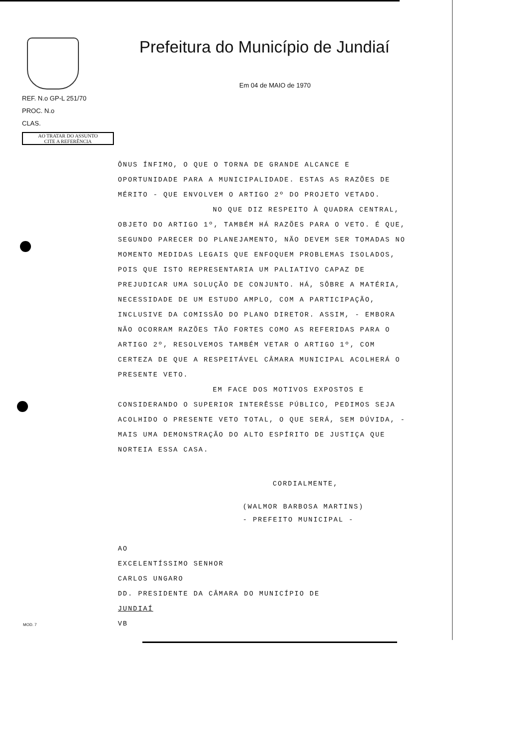REF. N.o GP-L 251/70
PROC. N.o
CLAS.
AO TRATAR DO ASSUNTO
CITE A REFERÊNCIA
Prefeitura do Município de Jundiaí
Em 04 de MAIO de 1970
ÔNUS ÍNFIMO, O QUE O TORNA DE GRANDE ALCANCE E OPORTUNIDADE PARA A MUNICIPALIDADE. ESTAS AS RAZÕES DE MÉRITO - QUE ENVOLVEM O ARTIGO 2º DO PROJETO VETADO.
NO QUE DIZ RESPEITO À QUADRA CENTRAL, OBJETO DO ARTIGO 1º, TAMBÉM HÁ RAZÕES PARA O VETO. É QUE, SEGUNDO PARECER DO PLANEJAMENTO, NÃO DEVEM SER TOMADAS NO MOMENTO MEDIDAS LEGAIS QUE ENFOQUEM PROBLEMAS ISOLADOS, POIS QUE ISTO REPRESENTARIA UM PALIATIVO CAPAZ DE PREJUDICAR UMA SOLUÇÃO DE CONJUNTO. HÁ, SÔBRE A MATÉRIA, NECESSIDADE DE UM ESTUDO AMPLO, COM A PARTICIPAÇÃO, INCLUSIVE DA COMISSÃO DO PLANO DIRETOR. ASSIM, - EMBORA NÃO OCORRAM RAZÕES TÃO FORTES COMO AS REFERIDAS PARA O ARTIGO 2º, RESOLVEMOS TAMBÉM VETAR O ARTIGO 1º, COM CERTEZA DE QUE A RESPEITÁVEL CÂMARA MUNICIPAL ACOLHERÁ O PRESENTE VETO.
EM FACE DOS MOTIVOS EXPOSTOS E CONSIDERANDO O SUPERIOR INTERÊSSE PÚBLICO, PEDIMOS SEJA ACOLHIDO O PRESENTE VETO TOTAL, O QUE SERÁ, SEM DÚVIDA, - MAIS UMA DEMONSTRAÇÃO DO ALTO ESPÍRITO DE JUSTIÇA QUE NORTEIA ESSA CASA.
CORDIALMENTE,
(WALMOR BARBOSA MARTINS)
- PREFEITO MUNICIPAL -
AO
EXCELENTÍSSIMO SENHOR
CARLOS UNGARO
DD. PRESIDENTE DA CÂMARA DO MUNICÍPIO DE
JUNDIAÍ
VB
MOD. 7